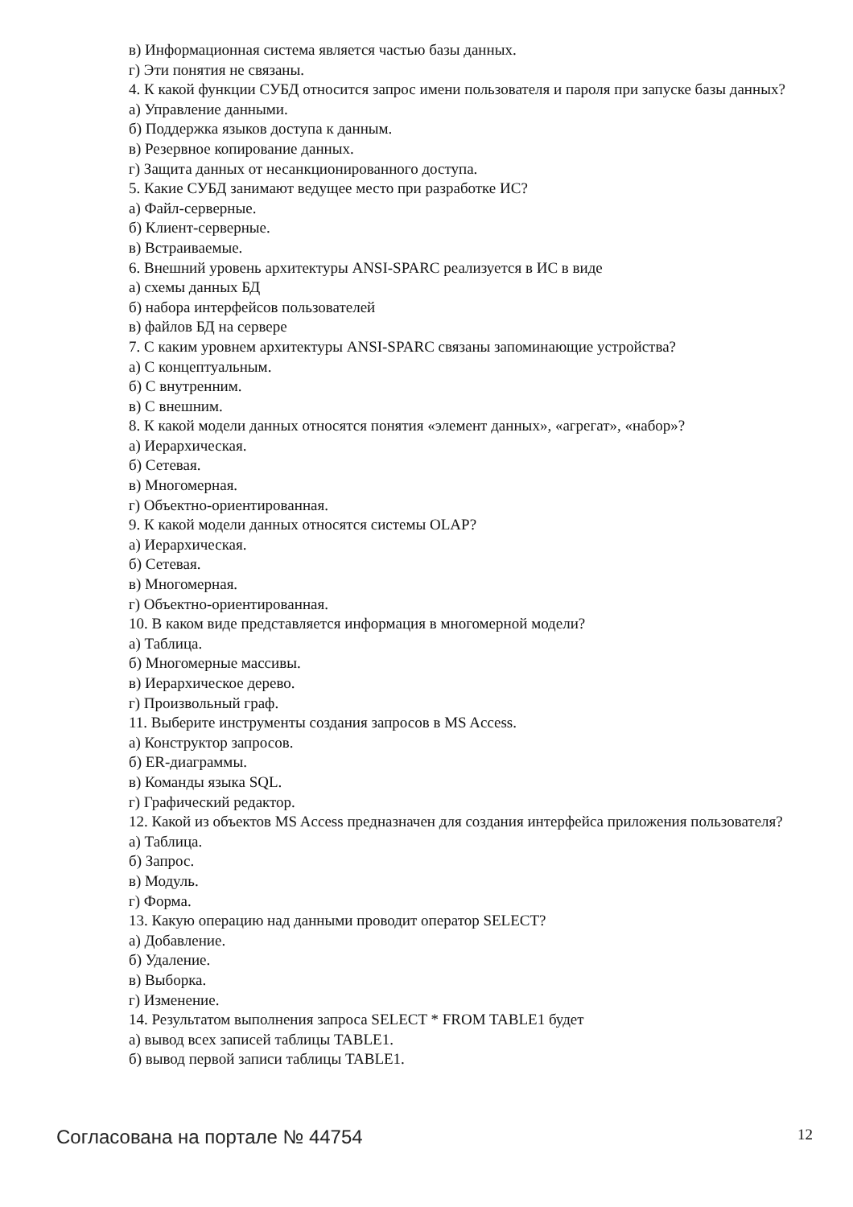в) Информационная система является частью базы данных.
г) Эти понятия не связаны.
4. К какой функции СУБД относится запрос имени пользователя и пароля при запуске базы данных?
а) Управление данными.
б) Поддержка языков доступа к данным.
в) Резервное копирование данных.
г) Защита данных от несанкционированного доступа.
5. Какие СУБД занимают ведущее место при разработке ИС?
а) Файл-серверные.
б) Клиент-серверные.
в) Встраиваемые.
6. Внешний уровень архитектуры ANSI-SPARC реализуется в ИС в виде
а) схемы данных БД
б) набора интерфейсов пользователей
в) файлов БД на сервере
7. С каким уровнем архитектуры ANSI-SPARC связаны запоминающие устройства?
а) С концептуальным.
б) С внутренним.
в) С внешним.
8. К какой модели данных относятся понятия «элемент данных», «агрегат», «набор»?
а) Иерархическая.
б) Сетевая.
в) Многомерная.
г) Объектно-ориентированная.
9. К какой модели данных относятся системы OLAP?
а) Иерархическая.
б) Сетевая.
в) Многомерная.
г) Объектно-ориентированная.
10. В каком виде представляется информация в многомерной модели?
а) Таблица.
б) Многомерные массивы.
в) Иерархическое дерево.
г) Произвольный граф.
11. Выберите инструменты создания запросов в MS Access.
а) Конструктор запросов.
б) ER-диаграммы.
в) Команды языка SQL.
г) Графический редактор.
12. Какой из объектов MS Access предназначен для создания интерфейса приложения пользователя?
а) Таблица.
б) Запрос.
в) Модуль.
г) Форма.
13. Какую операцию над данными проводит оператор SELECT?
а) Добавление.
б) Удаление.
в) Выборка.
г) Изменение.
14. Результатом выполнения запроса SELECT * FROM TABLE1 будет
а) вывод всех записей таблицы TABLE1.
б) вывод первой записи таблицы TABLE1.
Согласована на портале № 44754 12